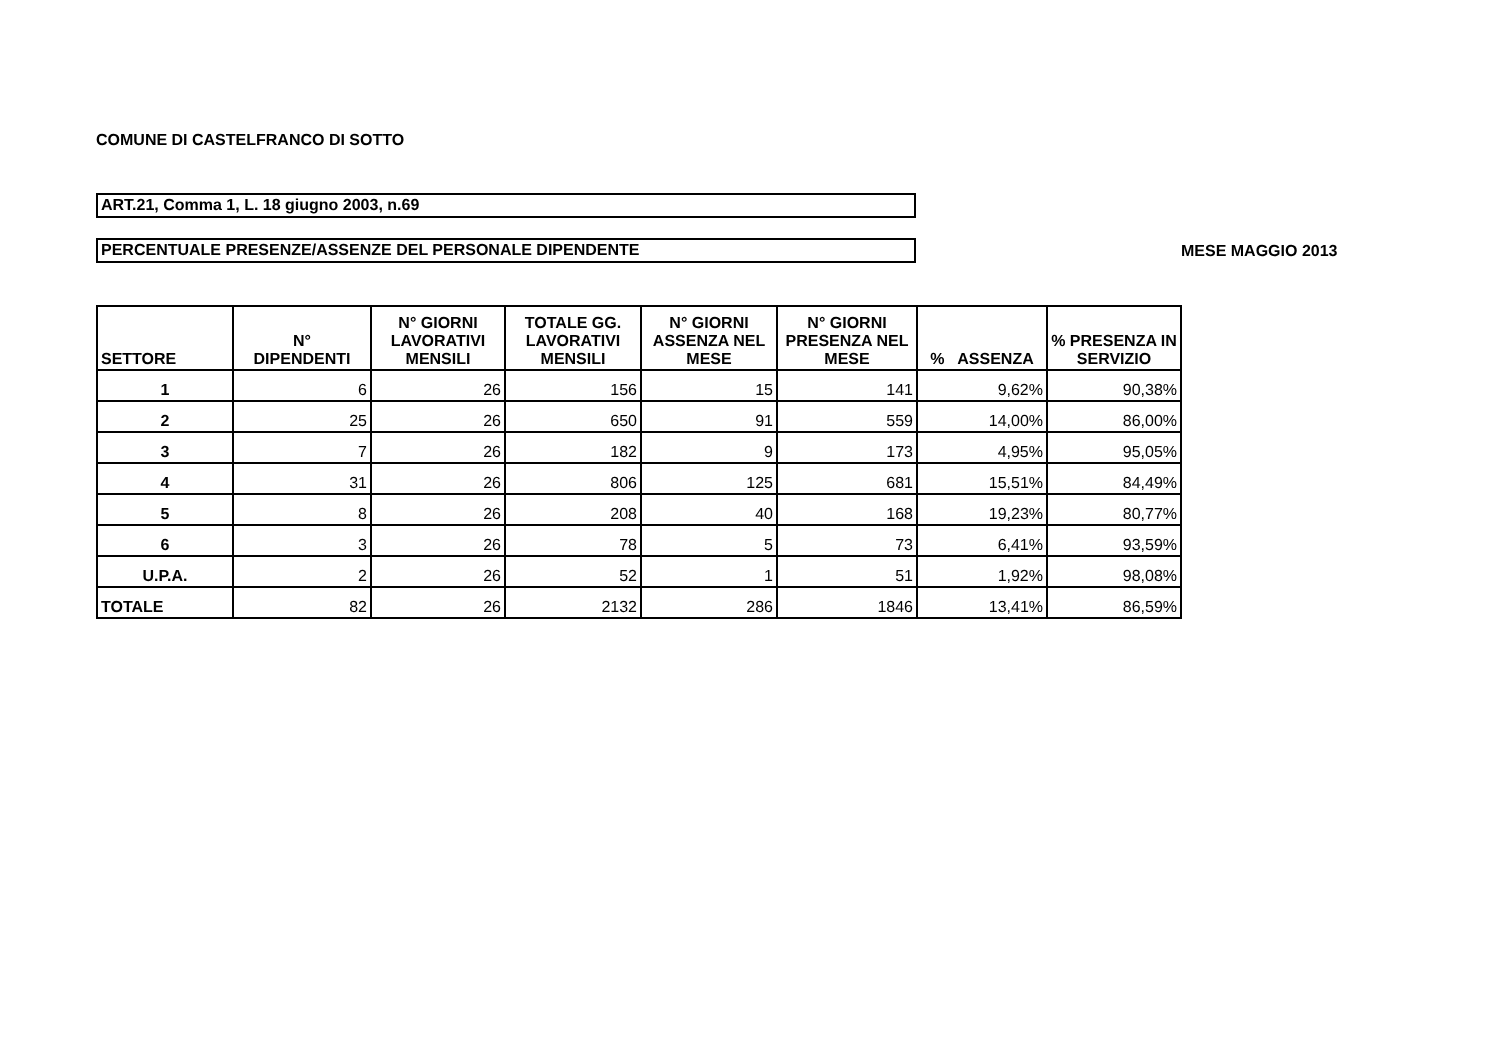COMUNE DI CASTELFRANCO DI SOTTO
ART.21, Comma 1, L. 18 giugno 2003, n.69
PERCENTUALE PRESENZE/ASSENZE DEL PERSONALE DIPENDENTE
MESE MAGGIO 2013
| SETTORE | N° DIPENDENTI | N° GIORNI LAVORATIVI MENSILI | TOTALE GG. LAVORATIVI MENSILI | N° GIORNI ASSENZA NEL MESE | N° GIORNI PRESENZA NEL MESE | % ASSENZA | % PRESENZA IN SERVIZIO |
| --- | --- | --- | --- | --- | --- | --- | --- |
| 1 | 6 | 26 | 156 | 15 | 141 | 9,62% | 90,38% |
| 2 | 25 | 26 | 650 | 91 | 559 | 14,00% | 86,00% |
| 3 | 7 | 26 | 182 | 9 | 173 | 4,95% | 95,05% |
| 4 | 31 | 26 | 806 | 125 | 681 | 15,51% | 84,49% |
| 5 | 8 | 26 | 208 | 40 | 168 | 19,23% | 80,77% |
| 6 | 3 | 26 | 78 | 5 | 73 | 6,41% | 93,59% |
| U.P.A. | 2 | 26 | 52 | 1 | 51 | 1,92% | 98,08% |
| TOTALE | 82 | 26 | 2132 | 286 | 1846 | 13,41% | 86,59% |